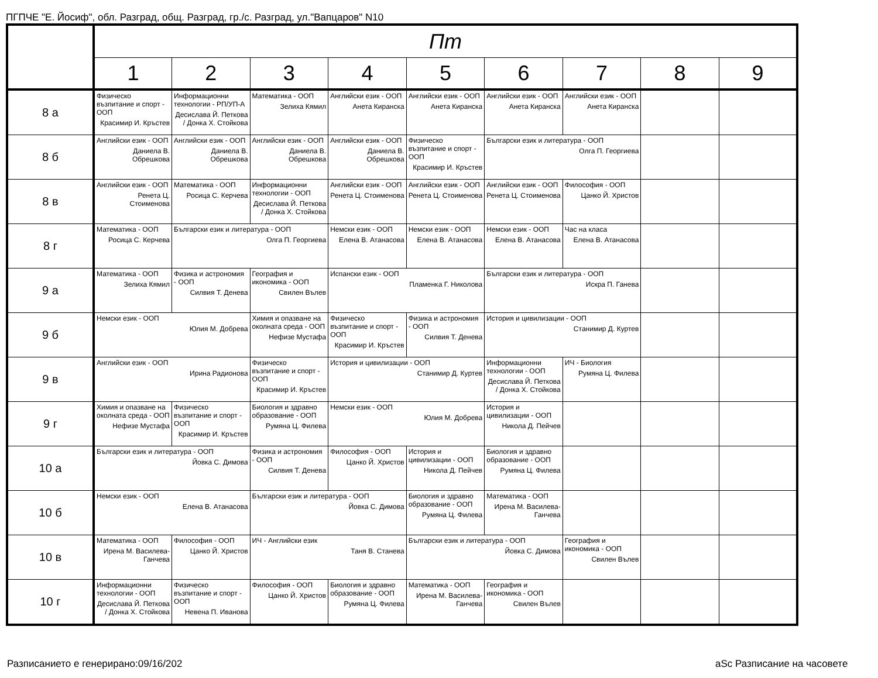ПГПЧЕ "Е. Йосиф", обл. Разград, общ. Разград, гр./с. Разград, ул."Вапцаров" N10
| | Пт | | | | | | | | |
| --- | --- | --- | --- | --- | --- | --- | --- | --- | --- |
| | 1 | 2 | 3 | 4 | 5 | 6 | 7 | 8 | 9 |
| 8 а | Физическо възпитание и спорт - ООП Красимир И. Кръстев | Информационни технологии - РП/УП-А Десислава Й. Петкова / Донка Х. Стойкова | Математика - ООП Зелиха Кямил | Английски език - ООП Анета Киранска | Английски език - ООП Анета Киранска | Английски език - ООП Анета Киранска | Английски език - ООП Анета Киранска | | |
| 8 б | Английски език - ООП Даниела В. Обрешкова | Английски език - ООП Даниела В. Обрешкова | Английски език - ООП Даниела В. Обрешкова | Английски език - ООП Даниела В. Обрешкова | Физическо възпитание и спорт - ООП Красимир И. Кръстев | Български език и литература - ООП Олга П. Георгиева | | | |
| 8 в | Английски език - ООП Ренета Ц. Стоименова | Математика - ООП Росица С. Керчева | Информационни технологии - ООП Десислава Й. Петкова / Донка Х. Стойкова | Английски език - ООП Ренета Ц. Стоименова | Английски език - ООП Ренета Ц. Стоименова | Английски език - ООП Ренета Ц. Стоименова | Философия - ООП Цанко Й. Христов | | |
| 8 г | Математика - ООП Росица С. Керчева | Български език и литература - ООП Олга П. Георгиева | | Немски език - ООП Елена В. Атанасова | Немски език - ООП Елена В. Атанасова | Немски език - ООП Елена В. Атанасова | Час на класа Елена В. Атанасова | | |
| 9 а | Математика - ООП Зелиха Кямил | Физика и астрономия - ООП Силвия Т. Денева | География и икономика - ООП Свилен Вълев | Испански език - ООП Пламенка Г. Николова | | Български език и литература - ООП Искра П. Ганева | | | |
| 9 б | Немски език - ООП Юлия М. Добрева | | Химия и опазване на околната среда - ООП Нефизе Мустафа | Физическо възпитание и спорт - ООП Красимир И. Кръстев | Физика и астрономия - ООП Силвия Т. Денева | История и цивилизации - ООП Станимир Д. Куртев | | | |
| 9 в | Английски език - ООП Ирина Радионова | | Физическо възпитание и спорт - ООП Красимир И. Кръстев | История и цивилизации - ООП Станимир Д. Куртев | | Информационни технологии - ООП Десислава Й. Петкова / Донка Х. Стойкова | ИЧ - Биология Румяна Ц. Филева | | |
| 9 г | Химия и опазване на околната среда - ООП Нефизе Мустафа | Физическо възпитание и спорт - ООП Красимир И. Кръстев | Биология и здравно образование - ООП Румяна Ц. Филева | Немски език - ООП Юлия М. Добрева | | История и цивилизации - ООП Никола Д. Пейчев | | | |
| 10 а | Български език и литература - ООП Йовка С. Димова | | Физика и астрономия - ООП Силвия Т. Денева | Философия - ООП Цанко Й. Христов | История и цивилизации - ООП Никола Д. Пейчев | Биология и здравно образование - ООП Румяна Ц. Филева | | | |
| 10 б | Немски език - ООП Елена В. Атанасова | | Български език и литература - ООП Йовка С. Димова | | Биология и здравно образование - ООП Румяна Ц. Филева | Математика - ООП Ирена М. Василева-Ганчева | | | |
| 10 в | Математика - ООП Ирена М. Василева-Ганчева | Философия - ООП Цанко Й. Христов | ИЧ - Английски език Таня В. Станева | | Български език и литература - ООП Йовка С. Димова | | География и икономика - ООП Свилен Вълев | | |
| 10 г | Информационни технологии - ООП Десислава Й. Петкова / Донка Х. Стойкова | Физическо възпитание и спорт - ООП Невена П. Иванова | Философия - ООП Цанко Й. Христов | Биология и здравно образование - ООП Румяна Ц. Филева | Математика - ООП Ирена М. Василева-Ганчева | География и икономика - ООП Свилен Вълев | | | |
Разписанието е генерирано:09/16/202
aSc Разписание на часовете